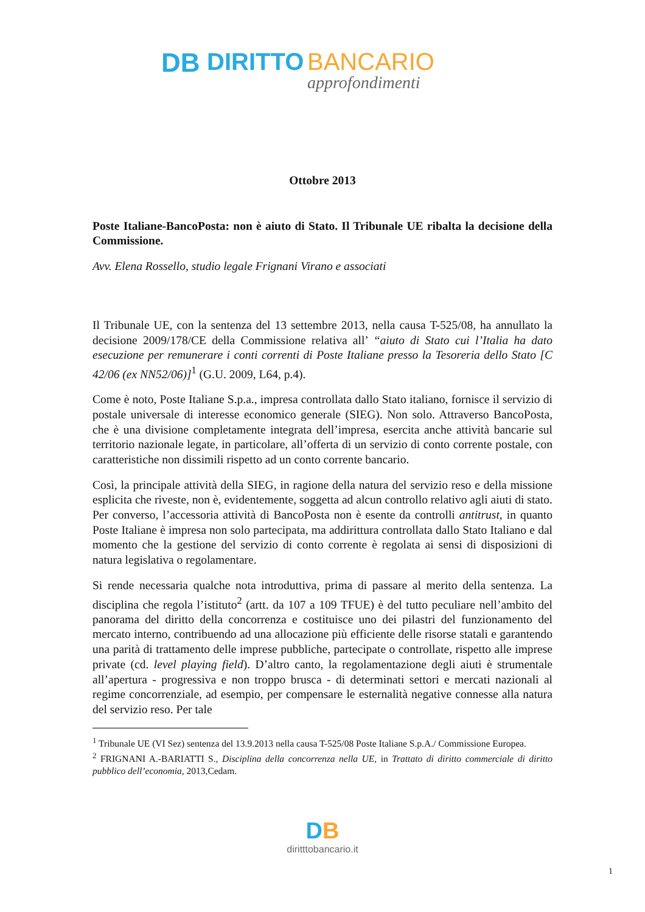DB
DIRITTO
BANCARIO
approfondimenti
Ottobre 2013
Poste Italiane-BancoPosta: non è aiuto di Stato. Il Tribunale UE ribalta la decisione della Commissione.
Avv. Elena Rossello, studio legale Frignani Virano e associati
Il Tribunale UE, con la sentenza del 13 settembre 2013, nella causa T-525/08, ha annullato la decisione 2009/178/CE della Commissione relativa all’ “aiuto di Stato cui l’Italia ha dato esecuzione per remunerare i conti correnti di Poste Italiane presso la Tesoreria dello Stato [C 42/06 (ex NN52/06)]<sup>1</sup> (G.U. 2009, L64, p.4).
Come è noto, Poste Italiane S.p.a., impresa controllata dallo Stato italiano, fornisce il servizio di postale universale di interesse economico generale (SIEG). Non solo. Attraverso BancoPosta, che è una divisione completamente integrata dell’impresa, esercita anche attività bancarie sul territorio nazionale legate, in particolare, all’offerta di un servizio di conto corrente postale, con caratteristiche non dissimili rispetto ad un conto corrente bancario.
Così, la principale attività della SIEG, in ragione della natura del servizio reso e della missione esplicita che riveste, non è, evidentemente, soggetta ad alcun controllo relativo agli aiuti di stato. Per converso, l’accessoria attività di BancoPosta non è esente da controlli antitrust, in quanto Poste Italiane è impresa non solo partecipata, ma addirittura controllata dallo Stato Italiano e dal momento che la gestione del servizio di conto corrente è regolata ai sensi di disposizioni di natura legislativa o regolamentare.
Si rende necessaria qualche nota introduttiva, prima di passare al merito della sentenza. La disciplina che regola l’istituto<sup>2</sup> (artt. da 107 a 109 TFUE) è del tutto peculiare nell’ambito del panorama del diritto della concorrenza e costituisce uno dei pilastri del funzionamento del mercato interno, contribuendo ad una allocazione più efficiente delle risorse statali e garantendo una parità di trattamento delle imprese pubbliche, partecipate o controllate, rispetto alle imprese private (cd. level playing field). D’altro canto, la regolamentazione degli aiuti è strumentale all’apertura - progressiva e non troppo brusca - di determinati settori e mercati nazionali al regime concorrenziale, ad esempio, per compensare le esternalità negative connesse alla natura del servizio reso. Per tale
<sup>1</sup> Tribunale UE (VI Sez) sentenza del 13.9.2013 nella causa T-525/08 Poste Italiane S.p.A./ Commissione Europea.
<sup>2</sup> FRIGNANI A.-BARIATTI S., Disciplina della concorrenza nella UE, in Trattato di diritto commerciale di diritto pubblico dell’economia, 2013,Cedam.
DB
diritttobancario.it
1